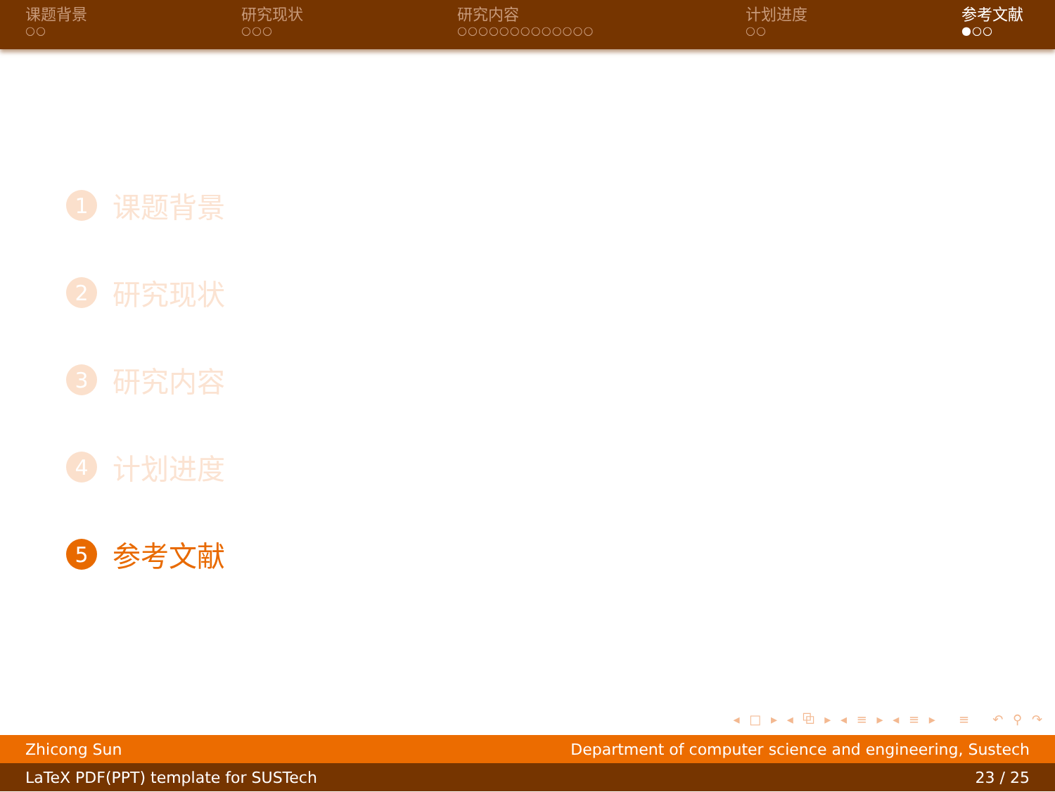课题背景
○○
研究现状
○○○
研究内容
○○○○○○○○○○○○○
计划进度
○○
参考文献
●○○
1 课题背景
2 研究现状
3 研究内容
4 计划进度
5 参考文献
◂ □ ▸ ◂ ⧉ ▸ ◂ ≡ ▸ ◂ ≡ ▸ ≡ ↶ ⚲ ↷
Zhicong Sun Department of computer science and engineering, Sustech
LaTeX PDF(PPT) template for SUSTech 23 / 25